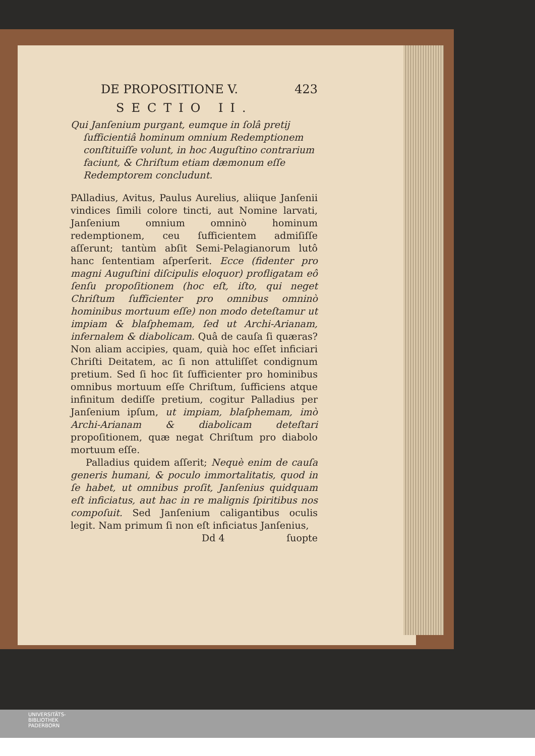DE PROPOSITIONE V. 423
SECTIO II.
Qui Janſenium purgant, eumque in ſolâ pretij ſufficientiâ hominum omnium Redemptionem conſtituiſſe volunt, in hoc Auguſtino contrarium faciunt, & Chriſtum etiam dæmonum eſſe Redemptorem concludunt.
PAlladius, Avitus, Paulus Aurelius, aliique Janſenii vindices ſimili colore tincti, aut Nomine larvati, Janſenium omnium omninò hominum redemptionem, ceu ſufficientem admiſiſſe aſſerunt; tantùm abſit Semi-Pelagianorum lutô hanc ſententiam aſperſerit. Ecce (fidenter pro magni Auguſtini diſcipulis eloquor) profligatam eô ſenſu propoſitionem (hoc eſt, iſto, qui neget Chriſtum ſufficienter pro omnibus omninò hominibus mortuum eſſe) non modo deteſtamur ut impiam & blaſphemam, ſed ut Archi-Arianam, infernalem & diabolicam. Quâ de cauſa ſi quæras? Non aliam accipies, quam, quià hoc eſſet inficiari Chriſti Deitatem, ac ſi non attuliſſet condignum pretium. Sed ſi hoc ſit ſufficienter pro hominibus omnibus mortuum eſſe Chriſtum, ſufficiens atque infinitum dediſſe pretium, cogitur Palladius per Janſenium ipſum, ut impiam, blaſphemam, imò Archi-Arianam & diabolicam deteſtari propoſitionem, quæ negat Chriſtum pro diabolo mortuum eſſe.
Palladius quidem aſſerit; Nequè enim de cauſa generis humani, & poculo immortalitatis, quod in ſe habet, ut omnibus proſit, Janſenius quidquam eſt inficiatus, aut hac in re malignis ſpiritibus nos compoſuit. Sed Janſenium caligantibus oculis legit. Nam primum ſi non eſt inficiatus Janſenius,
Dd 4 ſuopte
UNIVERSITÄTS-
BIBLIOTHEK
PADERBORN